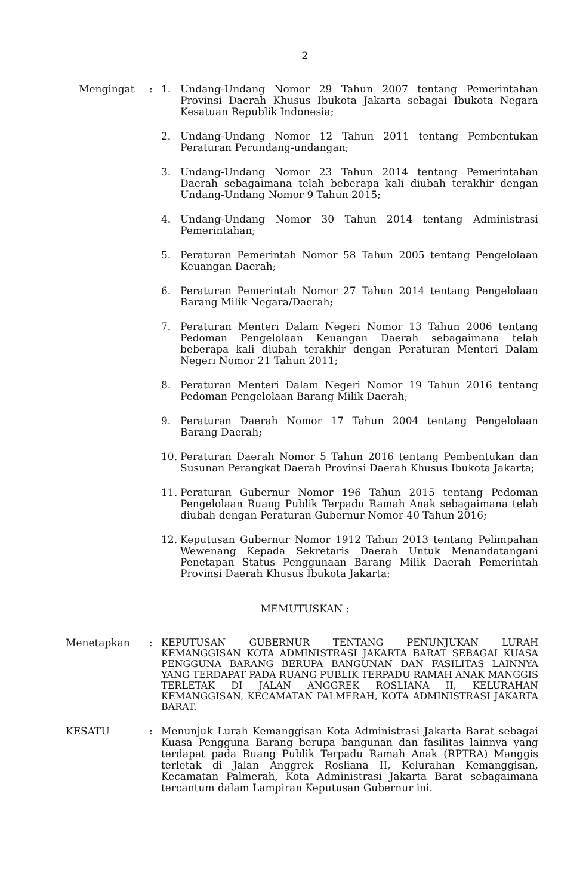2
Mengingat : 1. Undang-Undang Nomor 29 Tahun 2007 tentang Pemerintahan Provinsi Daerah Khusus Ibukota Jakarta sebagai Ibukota Negara Kesatuan Republik Indonesia;
2. Undang-Undang Nomor 12 Tahun 2011 tentang Pembentukan Peraturan Perundang-undangan;
3. Undang-Undang Nomor 23 Tahun 2014 tentang Pemerintahan Daerah sebagaimana telah beberapa kali diubah terakhir dengan Undang-Undang Nomor 9 Tahun 2015;
4. Undang-Undang Nomor 30 Tahun 2014 tentang Administrasi Pemerintahan;
5. Peraturan Pemerintah Nomor 58 Tahun 2005 tentang Pengelolaan Keuangan Daerah;
6. Peraturan Pemerintah Nomor 27 Tahun 2014 tentang Pengelolaan Barang Milik Negara/Daerah;
7. Peraturan Menteri Dalam Negeri Nomor 13 Tahun 2006 tentang Pedoman Pengelolaan Keuangan Daerah sebagaimana telah beberapa kali diubah terakhir dengan Peraturan Menteri Dalam Negeri Nomor 21 Tahun 2011;
8. Peraturan Menteri Dalam Negeri Nomor 19 Tahun 2016 tentang Pedoman Pengelolaan Barang Milik Daerah;
9. Peraturan Daerah Nomor 17 Tahun 2004 tentang Pengelolaan Barang Daerah;
10. Peraturan Daerah Nomor 5 Tahun 2016 tentang Pembentukan dan Susunan Perangkat Daerah Provinsi Daerah Khusus Ibukota Jakarta;
11. Peraturan Gubernur Nomor 196 Tahun 2015 tentang Pedoman Pengelolaan Ruang Publik Terpadu Ramah Anak sebagaimana telah diubah dengan Peraturan Gubernur Nomor 40 Tahun 2016;
12. Keputusan Gubernur Nomor 1912 Tahun 2013 tentang Pelimpahan Wewenang Kepada Sekretaris Daerah Untuk Menandatangani Penetapan Status Penggunaan Barang Milik Daerah Pemerintah Provinsi Daerah Khusus Ibukota Jakarta;
MEMUTUSKAN :
Menetapkan :
KEPUTUSAN GUBERNUR TENTANG PENUNJUKAN LURAH KEMANGGISAN KOTA ADMINISTRASI JAKARTA BARAT SEBAGAI KUASA PENGGUNA BARANG BERUPA BANGUNAN DAN FASILITAS LAINNYA YANG TERDAPAT PADA RUANG PUBLIK TERPADU RAMAH ANAK MANGGIS TERLETAK DI JALAN ANGGREK ROSLIANA II, KELURAHAN KEMANGGISAN, KECAMATAN PALMERAH, KOTA ADMINISTRASI JAKARTA BARAT.
KESATU : Menunjuk Lurah Kemanggisan Kota Administrasi Jakarta Barat sebagai Kuasa Pengguna Barang berupa bangunan dan fasilitas lainnya yang terdapat pada Ruang Publik Terpadu Ramah Anak (RPTRA) Manggis terletak di Jalan Anggrek Rosliana II, Kelurahan Kemanggisan, Kecamatan Palmerah, Kota Administrasi Jakarta Barat sebagaimana tercantum dalam Lampiran Keputusan Gubernur ini.